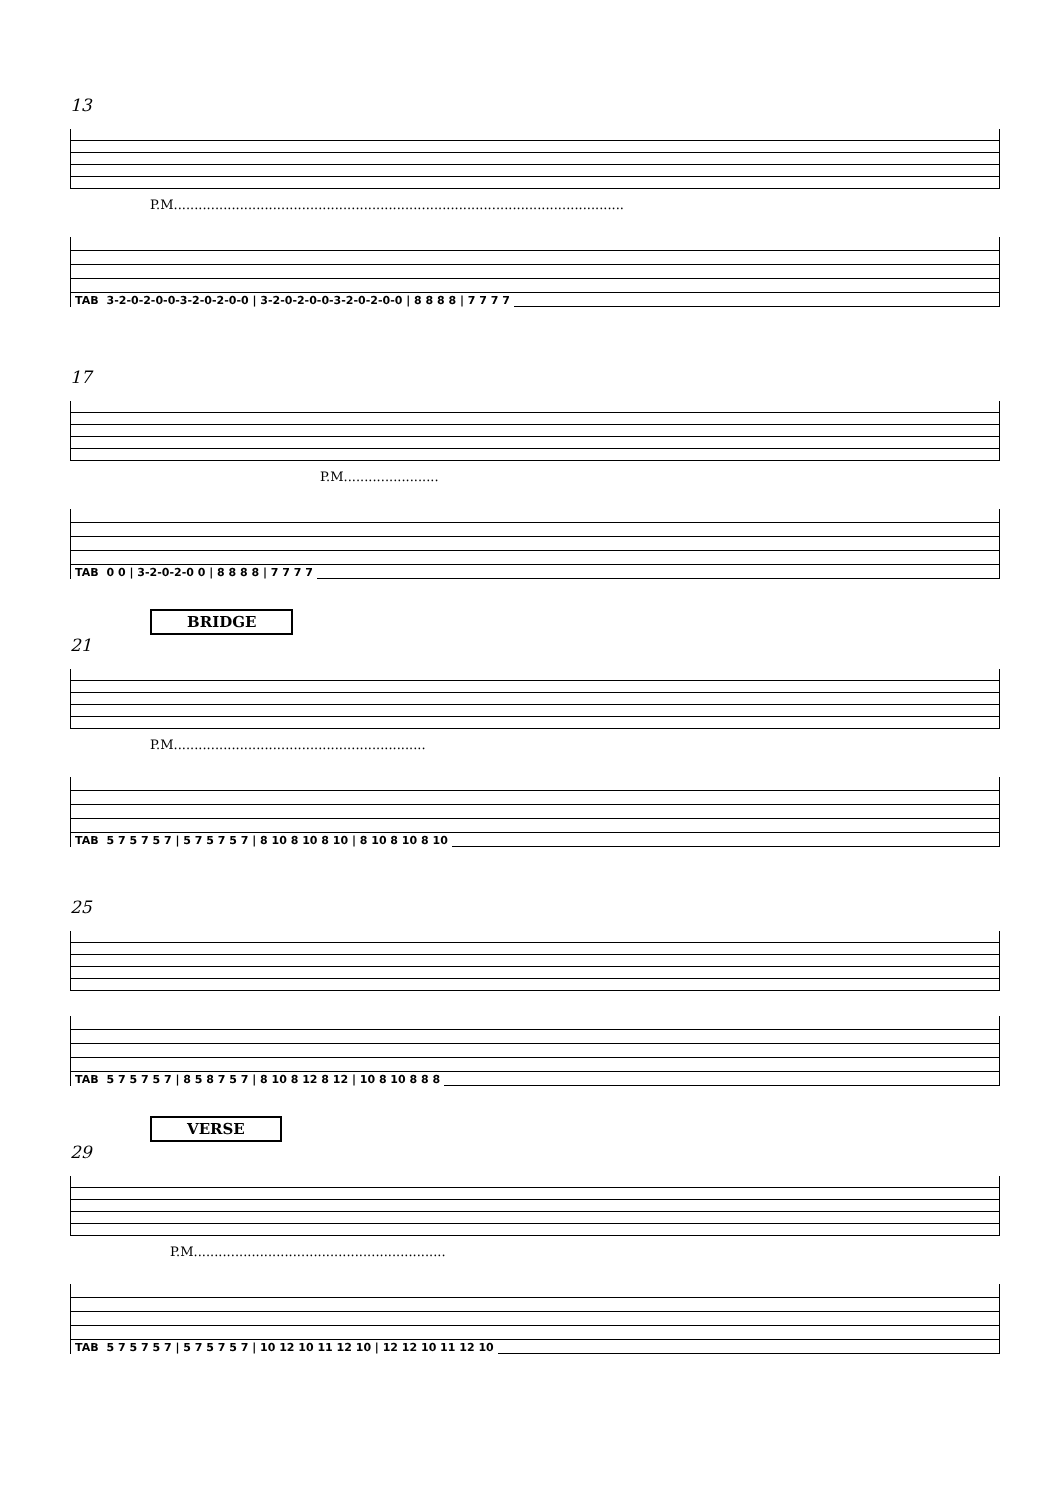13
P.M.............................................................................................................
TAB 3-2-0-2-0-0-3-2-0-2-0-0 | 3-2-0-2-0-0-3-2-0-2-0-0 | 8 8 8 8 | 7 7 7 7
17
P.M.......................
TAB 0 0 | 3-2-0-2-0 0 | 8 8 8 8 | 7 7 7 7
BRIDGE
21
P.M.............................................................
TAB 5 7 5 7 5 7 | 5 7 5 7 5 7 | 8 10 8 10 8 10 | 8 10 8 10 8 10
25
TAB 5 7 5 7 5 7 | 8 5 8 7 5 7 | 8 10 8 12 8 12 | 10 8 10 8 8 8
VERSE
29
P.M.............................................................
TAB 5 7 5 7 5 7 | 5 7 5 7 5 7 | 10 12 10 11 12 10 | 12 12 10 11 12 10